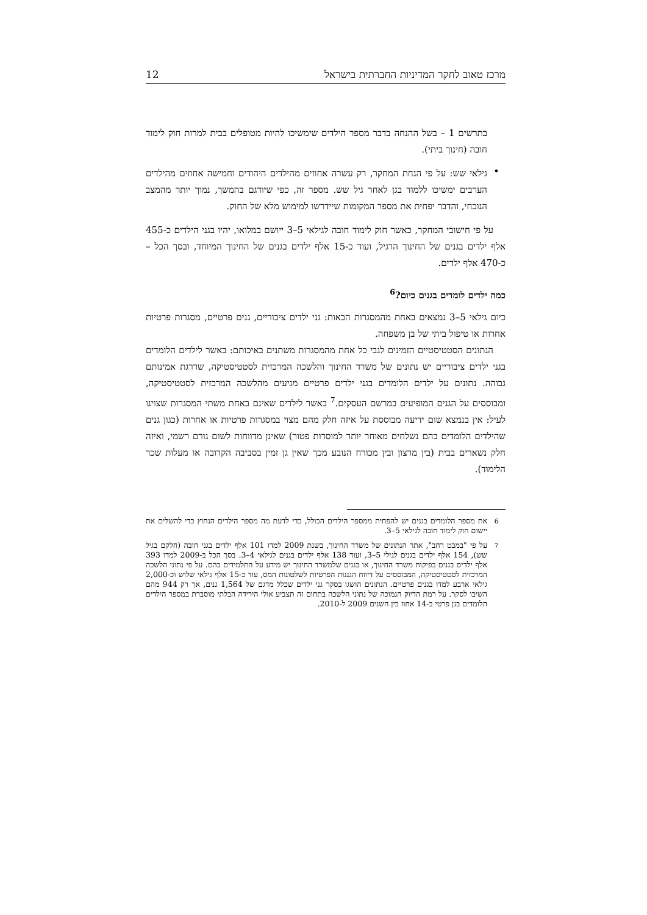מרכז טאוב לחקר המדיניות החברתית בישראל 12
בתרשים 1 – בשל ההנחה בדבר מספר הילדים שימשיכו להיות מטופלים בבית למרות חוק לימוד חובה (חינוך ביתי).
•
גילאי שש: על פי הנחת המחקר, רק עשרה אחוזים מהילדים היהודים וחמישה אחוזים מהילדים הערבים ימשיכו ללמוד בגן לאחר גיל שש. מספר זה, כפי שיודגם בהמשך, נמוך יותר מהמצב הנוכחי, והדבר יפחית את מספר המקומות שיידרשו למימוש מלא של החוק.
על פי חישובי המחקר, כאשר חוק לימוד חובה לגילאי 5–3 ייושם במלואו, יהיו בגני הילדים כ-455 אלף ילדים בגנים של החינוך הרגיל, ועוד כ-15 אלף ילדים בגנים של החינוך המיוחד, ובסך הכל – כ-470 אלף ילדים.
כמה ילדים לומדים בגנים כיום?<sup>6</sup>
כיום גילאי 5–3 נמצאים באחת מהמסגרות הבאות: גני ילדים ציבוריים, גנים פרטיים, מסגרות פרטיות אחרות או טיפול ביתי של בן משפחה.
הנתונים הסטטיסטיים הזמינים לגבי כל אחת מהמסגרות משתנים באיכותם: באשר לילדים הלומדים בגני ילדים ציבוריים יש נתונים של משרד החינוך והלשכה המרכזית לסטטיסטיקה, שדרגת אמינותם גבוהה. נתונים על ילדים הלומדים בגני ילדים פרטיים מגיעים מהלשכה המרכזית לסטטיסטיקה, ומבוססים על הגנים המופיעים במרשם העסקים.<sup>7</sup> באשר לילדים שאינם באחת משתי המסגרות שצוינו לעיל: אין בנמצא שום ידיעה מבוססת על איזה חלק מהם מצוי במסגרות פרטיות או אחרות (כגון גנים שהילדים הלומדים בהם נשלחים מאוחר יותר למוסדות פטור) שאינן מדווחות לשום גורם רשמי, ואיזה חלק נשארים בבית (בין מרצון ובין מכורח הנובע מכך שאין גן זמין בסביבה הקרובה או מעלות שכר הלימוד).
<sup>6</sup> את מספר הלומדים בגנים יש להפחית ממספר הילדים הכולל, כדי לדעת מה מספר הילדים הנחוץ כדי להשלים את יישום חוק לימוד חובה לגילאי 5–3.
<sup>7</sup> על פי "במבט רחב", אתר הנתונים של משרד החינוך, בשנת 2009 למדו 101 אלף ילדים בגני חובה (חלקם בגיל שש), 154 אלף ילדים בגנים לגילי 5–3, ועוד 138 אלף ילדים בגנים לגילאי 4–3. בסך הכל ב-2009 למדו 393 אלף ילדים בגנים בפיקוח משרד החינוך, או בגנים שלמשרד החינוך יש מידע על התלמידים בהם. על פי נתוני הלשכה המרכזית לסטטיסטיקה, המבוססים על דיווח הגננות הפרטיות לשלטונות המס, עוד כ-15 אלף גילאי שלוש וכ-2,000 גילאי ארבע למדו בגנים פרטיים. הנתונים הושגו בסקר גני ילדים שכלל מדגם של 1,564 גנים, אך רק 944 מהם השיבו לסקר. על רמת הדיוק הנמוכה של נתוני הלשכה בתחום זה תצביע אולי הירידה הבלתי מוסברת במספר הילדים הלומדים בגן פרטי ב-14 אחוז בין השנים 2009 ל-2010.